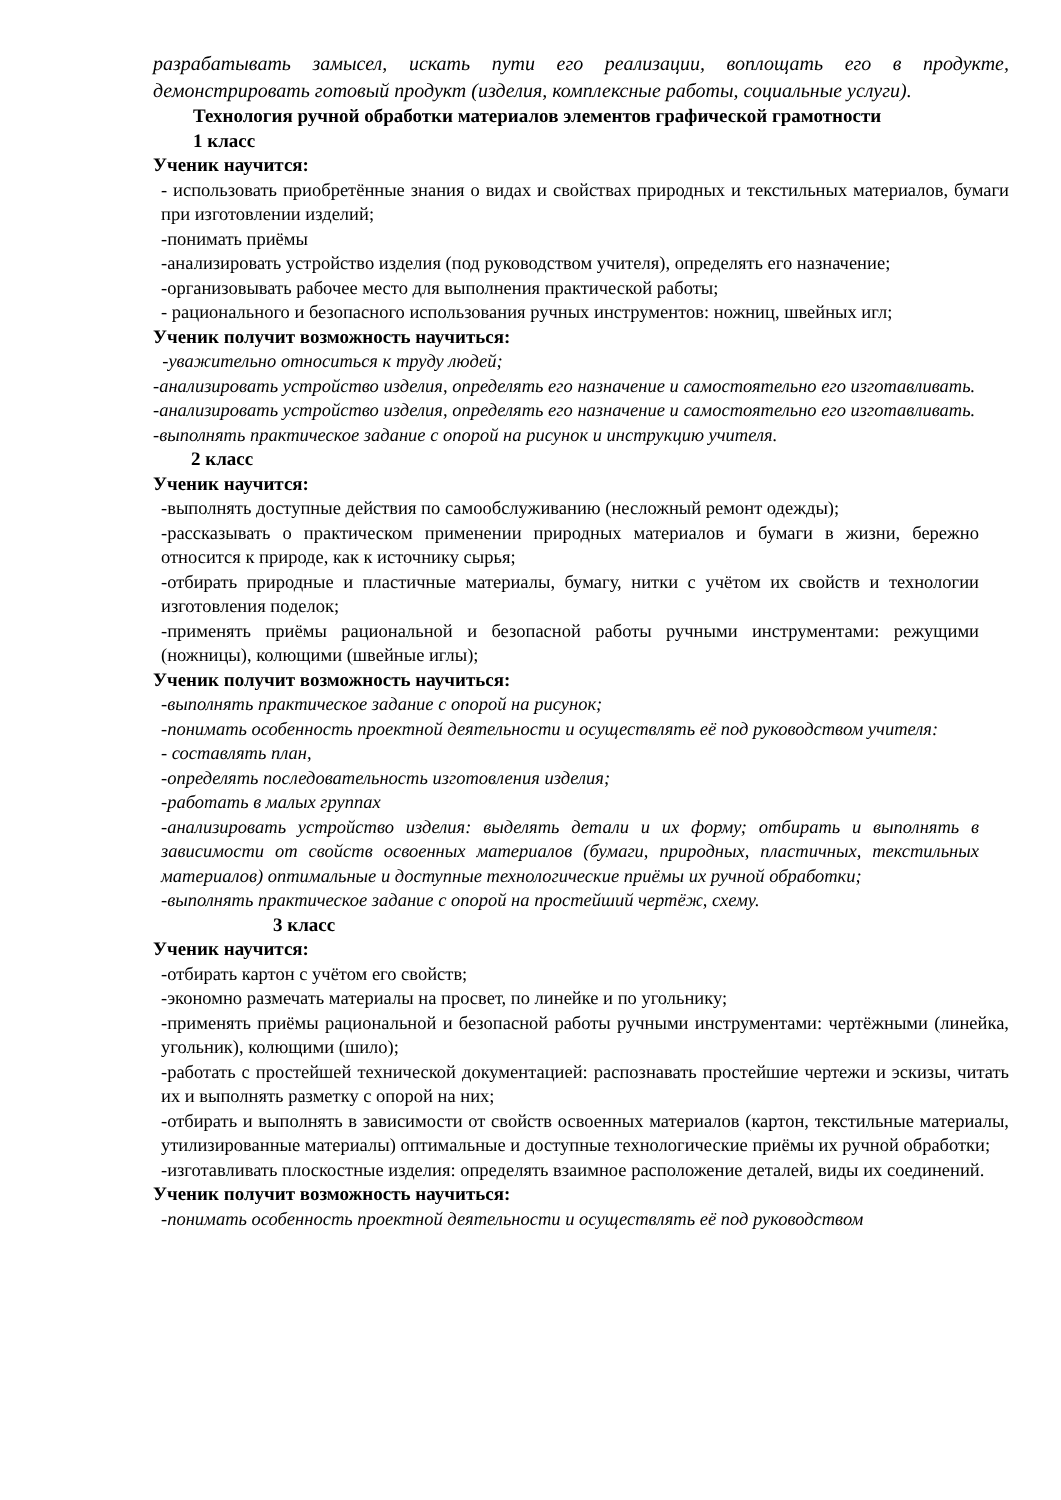разрабатывать замысел, искать пути его реализации, воплощать его в продукте, демонстрировать готовый продукт (изделия, комплексные работы, социальные услуги).
Технология ручной обработки материалов элементов графической грамотности
1 класс
Ученик научится:
- использовать приобретённые знания о видах и свойствах природных и текстильных материалов, бумаги при изготовлении изделий;
-понимать приёмы
-анализировать устройство изделия (под руководством учителя), определять его назначение;
-организовывать рабочее место для выполнения практической работы;
- рационального и безопасного использования ручных инструментов: ножниц, швейных игл;
Ученик получит возможность научиться:
-уважительно относиться к труду людей;
-анализировать устройство изделия, определять его назначение и самостоятельно его изготавливать.
-анализировать устройство изделия, определять его назначение и самостоятельно его изготавливать.
-выполнять практическое задание с опорой на рисунок и инструкцию учителя.
2 класс
Ученик научится:
-выполнять доступные действия по самообслуживанию (несложный ремонт одежды);
-рассказывать о практическом применении природных материалов и бумаги в жизни, бережно относится к природе, как к источнику сырья;
-отбирать природные и пластичные материалы, бумагу, нитки с учётом их свойств и технологии изготовления поделок;
-применять приёмы рациональной и безопасной работы ручными инструментами: режущими (ножницы), колющими (швейные иглы);
Ученик получит возможность научиться:
-выполнять практическое задание с опорой на рисунок;
-понимать особенность проектной деятельности и осуществлять её под руководством учителя:
- составлять план,
-определять последовательность изготовления изделия;
-работать в малых группах
-анализировать устройство изделия: выделять детали и их форму; отбирать и выполнять в зависимости от свойств освоенных материалов (бумаги, природных, пластичных, текстильных материалов) оптимальные и доступные технологические приёмы их ручной обработки;
-выполнять практическое задание с опорой на простейший чертёж, схему.
3 класс
Ученик научится:
-отбирать картон с учётом его свойств;
-экономно размечать материалы на просвет, по линейке и по угольнику;
-применять приёмы рациональной и безопасной работы ручными инструментами: чертёжными (линейка, угольник), колющими (шило);
-работать с простейшей технической документацией: распознавать простейшие чертежи и эскизы, читать их и выполнять разметку с опорой на них;
-отбирать и выполнять в зависимости от свойств освоенных материалов (картон, текстильные материалы, утилизированные материалы) оптимальные и доступные технологические приёмы их ручной обработки;
-изготавливать плоскостные изделия: определять взаимное расположение деталей, виды их соединений.
Ученик получит возможность научиться:
-понимать особенность проектной деятельности и осуществлять её под руководством